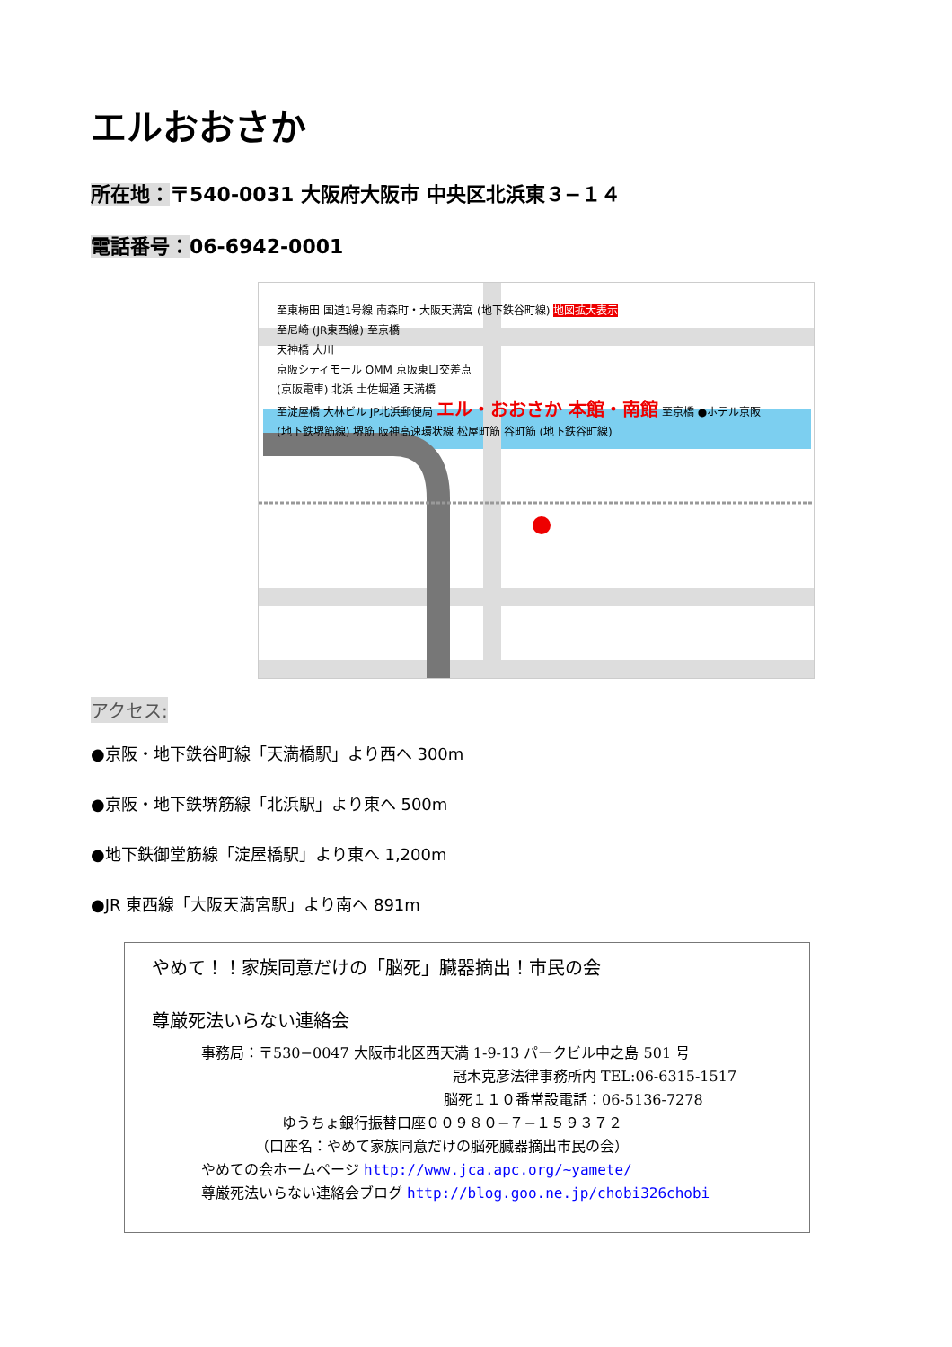エルおおさか
所在地：〒540-0031 大阪府大阪市 中央区北浜東３−１４
電話番号：06-6942-0001
至東梅田 国道1号線 南森町・大阪天満宮 (地下鉄谷町線) 地図拡大表示
至尼崎 (JR東西線) 至京橋
天神橋 大川
京阪シティモール OMM 京阪東口交差点
(京阪電車) 北浜 土佐堀通 天満橋
至淀屋橋 大林ビル JP北浜郵便局 エル・おおさか 本館・南館 至京橋 ●ホテル京阪
(地下鉄堺筋線) 堺筋 阪神高速環状線 松屋町筋 谷町筋 (地下鉄谷町線)
アクセス:
●京阪・地下鉄谷町線「天満橋駅」より西へ 300m
●京阪・地下鉄堺筋線「北浜駅」より東へ 500m
●地下鉄御堂筋線「淀屋橋駅」より東へ 1,200m
●JR 東西線「大阪天満宮駅」より南へ 891m
やめて！！家族同意だけの「脳死」臓器摘出！市民の会
尊厳死法いらない連絡会
事務局：〒530−0047 大阪市北区西天満 1-9-13 パークビル中之島 501 号
冠木克彦法律事務所内 TEL:06-6315-1517
脳死１１０番常設電話：06-5136-7278
ゆうちょ銀行振替口座００９８０−７−１５９３７２
（口座名：やめて家族同意だけの脳死臓器摘出市民の会）
やめての会ホームページ http://www.jca.apc.org/~yamete/
尊厳死法いらない連絡会ブログ http://blog.goo.ne.jp/chobi326chobi